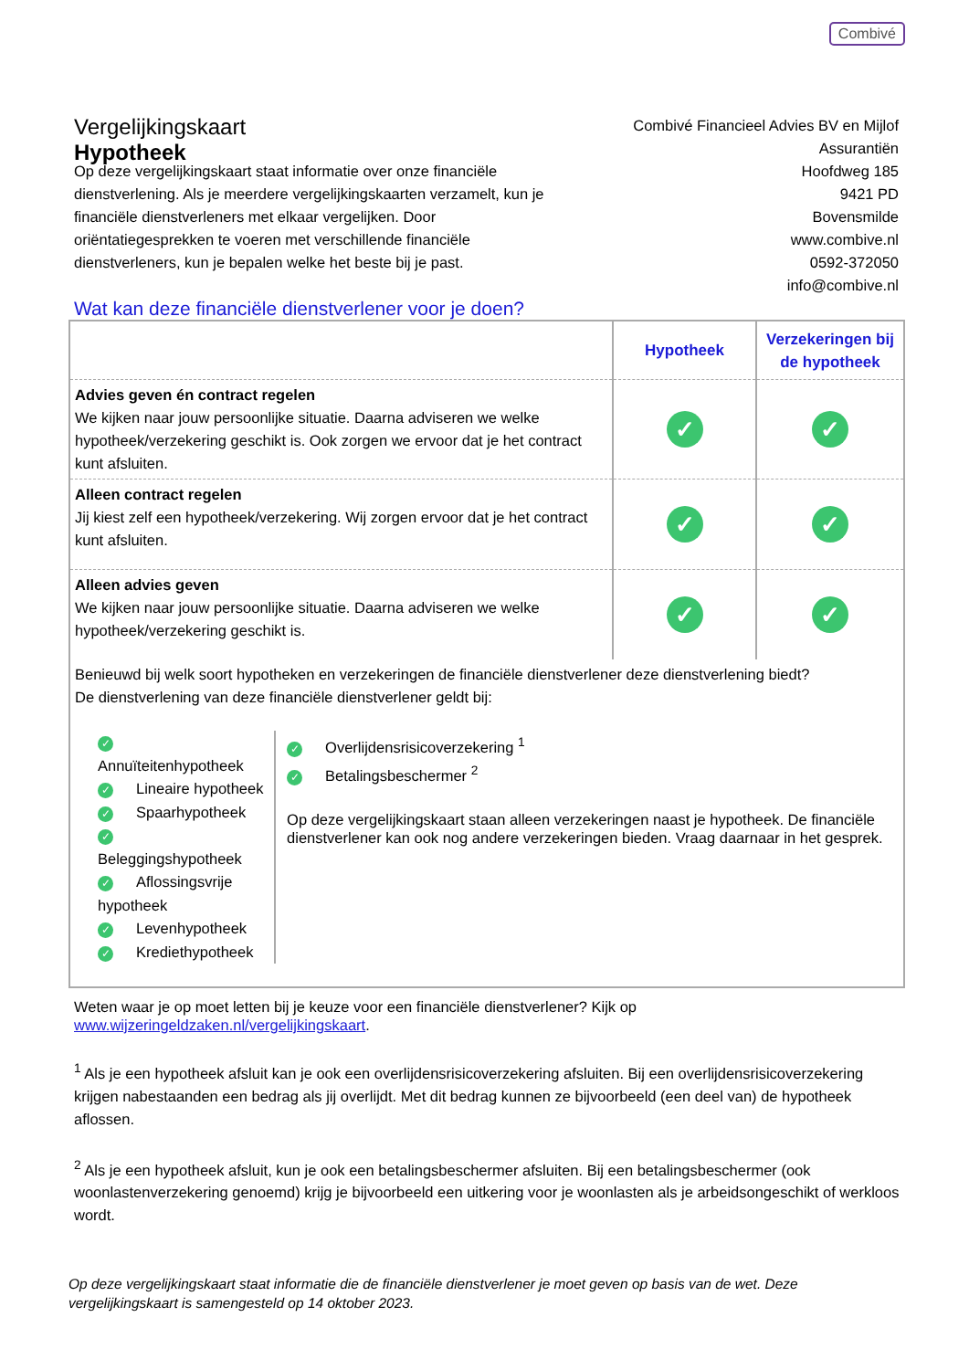Combivé
Vergelijkingskaart
Hypotheek
Combivé Financieel Advies BV en Mijlof
Assurantiën
Hoofdweg 185
9421 PD
Bovensmilde
www.combive.nl
0592-372050
info@combive.nl
Op deze vergelijkingskaart staat informatie over onze financiële dienstverlening. Als je meerdere vergelijkingskaarten verzamelt, kun je financiële dienstverleners met elkaar vergelijken. Door oriëntatiegesprekken te voeren met verschillende financiële dienstverleners, kun je bepalen welke het beste bij je past.
Wat kan deze financiële dienstverlener voor je doen?
| | Hypotheek | Verzekeringen bij de hypotheek |
| Advies geven én contract regelen We kijken naar jouw persoonlijke situatie. Daarna adviseren we welke hypotheek/verzekering geschikt is. Ook zorgen we ervoor dat je het contract kunt afsluiten. | ✓ | ✓ |
| Alleen contract regelen Jij kiest zelf een hypotheek/verzekering. Wij zorgen ervoor dat je het contract kunt afsluiten. | ✓ | ✓ |
| Alleen advies geven We kijken naar jouw persoonlijke situatie. Daarna adviseren we welke hypotheek/verzekering geschikt is. | ✓ | ✓ |
Benieuwd bij welk soort hypotheken en verzekeringen de financiële dienstverlener deze dienstverlening biedt?
De dienstverlening van deze financiële dienstverlener geldt bij:
✓ Annuïteitenhypotheek
✓ Lineaire hypotheek
✓ Spaarhypotheek
✓ Beleggingshypotheek
✓ Aflossingsvrije hypotheek
✓ Levenhypotheek
✓ Krediethypotheek
✓ Overlijdensrisicoverzekering <sup>1</sup>
✓ Betalingsbeschermer <sup>2</sup>
Op deze vergelijkingskaart staan alleen verzekeringen naast je hypotheek. De financiële dienstverlener kan ook nog andere verzekeringen bieden. Vraag daarnaar in het gesprek.
Weten waar je op moet letten bij je keuze voor een financiële dienstverlener? Kijk op www.wijzeringeldzaken.nl/vergelijkingskaart.
<sup>1</sup> Als je een hypotheek afsluit kan je ook een overlijdensrisicoverzekering afsluiten. Bij een overlijdensrisicoverzekering krijgen nabestaanden een bedrag als jij overlijdt. Met dit bedrag kunnen ze bijvoorbeeld (een deel van) de hypotheek aflossen.
<sup>2</sup> Als je een hypotheek afsluit, kun je ook een betalingsbeschermer afsluiten. Bij een betalingsbeschermer (ook woonlastenverzekering genoemd) krijg je bijvoorbeeld een uitkering voor je woonlasten als je arbeidsongeschikt of werkloos wordt.
Op deze vergelijkingskaart staat informatie die de financiële dienstverlener je moet geven op basis van de wet. Deze vergelijkingskaart is samengesteld op 14 oktober 2023.